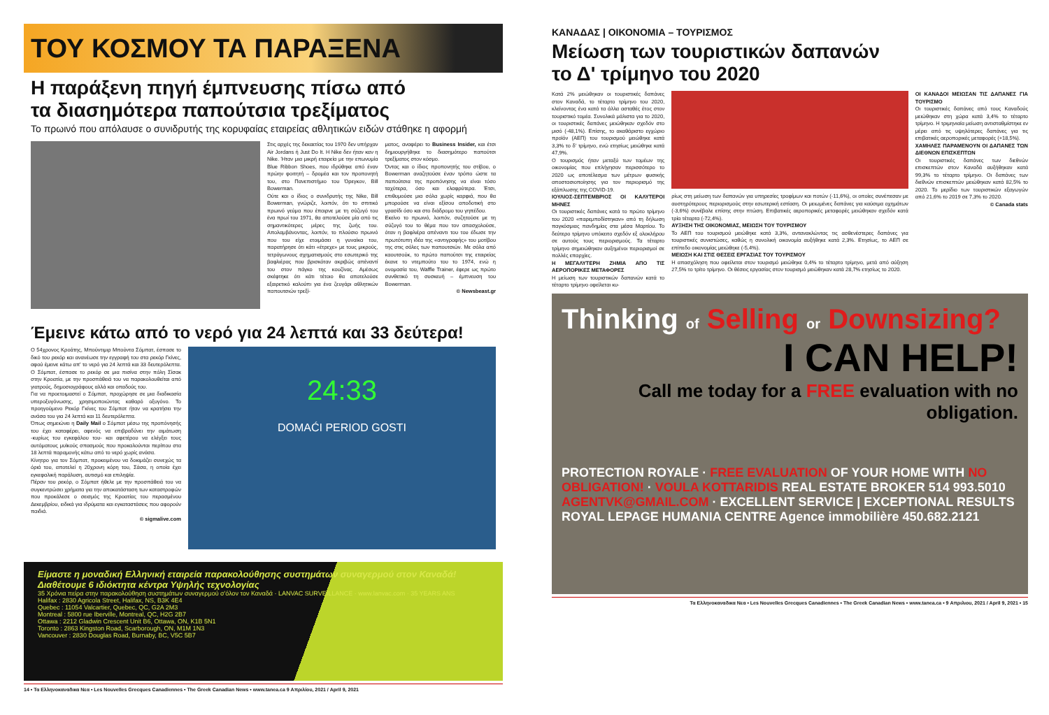ΤΟΥ ΚΟΣΜΟΥ ΤΑ ΠΑΡΑΞΕΝΑ
Η παράξενη πηγή έμπνευσης πίσω από
τα διασημότερα παπούτσια τρεξίματος
Το πρωινό που απόλαυσε ο συνιδρυτής της κορυφαίας εταιρείας αθλητικών ειδών στάθηκε η αφορμή
Στις αρχές της δεκαετίας του 1970 δεν υπήρχαν Air Jordans ή Just Do It. Η Nike δεν ήταν καν η Nike. Ήταν μια μικρή εταιρεία με την επωνυμία Blue Ribbon Shoes, που ιδρύθηκε από έναν πρώην φοιτητή – δρομέα και τον προπονητή του, στο Πανεπιστήμιο του Όρεγκον, Bill Bowerman.
Ούτε και ο ίδιος ο συνιδρυτής της Nike, Bill Bowerman, γνώριζε, λοιπόν, ότι το σπιτικό πρωινό γεύμα που έπαιρνε με τη σύζυγό του ένα πρωί του 1971, θα αποτελούσε μία από τις σημαντικότερες μέρες της ζωής του. Απολαμβάνοντας, λοιπόν, το πλούσιο πρωινό που του είχε ετοιμάσει η γυναίκα του, παρατήρησε ότι κάτι «έτρεχε» με τους μικρούς, τετράγωνους σχηματισμούς στο εσωτερικό της βαφλιέρας που βρισκόταν ακριβώς απέναντί του στον πάγκο της κουζίνας. Αμέσως σκέφτηκε ότι κάτι τέτοιο θα αποτελούσε εξαιρετικό καλούπι για ένα ζευγάρι αθλητικών παπουτσιών τρεξί-
ματος, αναφέρει το Business Insider, και έτσι δημιουργήθηκε το διασημότερο παπούτσι τρεξίματος στον κόσμο.
Όντας και ο ίδιος προπονητής του στίβου, ο Bowerman αναζητούσε έναν τρόπο ώστε τα παπούτσια της προπόνησης να είναι τόσο ταχύτερα, όσο και ελαφρύτερα. Έτσι, επιθυμούσε μια σόλα χωρίς καρφιά, που θα μπορούσε να είναι εξίσου αποδοτική στο γρασίδι όσο και στο διάδρομο του γηπέδου.
Εκείνο το πρωινό, λοιπόν, συζητούσε με τη σύζυγό του το θέμα που τον απασχολούσε, όταν η βαφλιέρα απέναντι του του έδωσε την πρωτότυπη ιδέα της «αντιγραφής» του μοτίβου της στις σόλες των παπουτσιών. Με σόλα από καουτσούκ, το πρώτο παπούτσι της εταιρείας έκανε το ντεμπούτο του το 1974, ενώ η ονομασία του, Waffle Trainer, έφερε ως πρώτο συνθετικό τη συσκευή – έμπνευση του Bowerman.
© Newsbeast.gr
Έμεινε κάτω από το νερό για 24 λεπτά και 33 δεύτερα!
Ο 54χρονος Κροάτης, Μπούντιμιρ Μπούντα Σόμπατ, έσπασε το δικό του ρεκόρ και ανανέωσε την εγγραφή του στα ρεκόρ Γκίνες, αφού έμεινε κάτω απ' το νερό για 24 λεπτά και 33 δευτερόλεπτα. Ο Σόμπατ, έσπασε το ρεκόρ σε μια πισίνα στην πόλη Σίσακ στην Κροατία, με την προσπάθειά του να παρακολουθείται από γιατρούς, δημοσιογράφους αλλά και οπαδούς του.
Για να προετοιμαστεί ο Σόμπατ, προχώρησε σε μια διαδικασία υπεροξυγόνωσης, χρησιμοποιώντας καθαρό οξυγόνο. Το προηγούμενο Ρεκόρ Γκίνες του Σόμπατ ήταν να κρατήσει την ανάσα του για 24 λεπτά και 11 δευτερόλεπτα.
Όπως σημειώνει η Daily Mail ο Σόμπατ μέσω της προπόνησής του έχει καταφέρει, αφενός να επιβραδύνει την αιμάτωση -κυρίως του εγκεφάλου του- και αφετέρου να ελέγξει τους αυτόματους μυϊκούς σπασμούς που προκαλούνται περίπου στα 18 λεπτά παραμονής κάτω από το νερό χωρίς ανάσα.
Κίνητρο για τον Σόμπατ, προκειμένου να δοκιμάζει συνεχώς τα όριά του, αποτελεί η 20χρονη κόρη του, Σάσα, η οποία έχει εγκεφαλική παράλυση, αυτισμό και επιληψία.
Πέραν του ρεκόρ, ο Σόμπατ ήθελε με την προσπάθειά του να συγκεντρώσει χρήματα για την αποκατάσταση των καταστροφών που προκάλεσε ο σεισμός της Κροατίας του περασμένου Δεκεμβρίου, ειδικά για ιδρύματα και εγκαταστάσεις που αφορούν παιδιά.
© sigmalive.com
24:33
DOMAĆI PERIOD GOSTI
Είμαστε η μοναδική Ελληνική εταιρεία παρακολούθησης συστημάτων συναγερμού στον Καναδά!
Διαθέτουμε 6 ιδιόκτητα κέντρα Υψηλής τεχνολογίας
35 Χρόνια πείρα στην παρακολούθηση συστημάτων συναγερμού σ'όλον τον Καναδά · LANVAC SURVEILLANCE · www.lanvac.com · 35 YEARS ANS
Halifax : 2830 Agricola Street, Halifax, NS, B3K 4E4
Quebec : 11054 Valcartier, Quebec, QC, G2A 2M3
Montreal : 5800 rue Iberville, Montreal, QC, H2G 2B7
Ottawa : 2212 Gladwin Crescent Unit B6, Ottawa, ON, K1B 5N1
Toronto : 2863 Kingston Road, Scarborough, ON, M1M 1N3
Vancouver : 2830 Douglas Road, Burnaby, BC, V5C 5B7
14 • Τα Ελληνοκαναδικα Νεα • Les Nouvelles Grecques Canadiennes • The Greek Canadian News • www.tanea.ca 9 Απριλίου, 2021 / April 9, 2021
ΚΑΝΑΔΑΣ | ΟΙΚΟΝΟΜΙΑ – ΤΟΥΡΙΣΜΟΣ
Μείωση των τουριστικών δαπανών
το Δ' τρίμηνο του 2020
Κατά 2% μειώθηκαν οι τουριστικές δαπάνες στον Καναδά, το τέταρτο τρίμηνο του 2020, κλείνοντας ένα κατά τα άλλα ασταθές έτος στον τουριστικό τομέα. Συνολικά μάλιστα για το 2020, οι τουριστικές δαπάνες μειώθηκαν σχεδόν στο μισό (-48,1%). Επίσης, το ακαθάριστο εγχώριο προϊόν (ΑΕΠ) του τουρισμού μειώθηκε κατά 3,3% το δ' τρίμηνο, ενώ ετησίως μειώθηκε κατά 47,9%.
Ο τουρισμός ήταν μεταξύ των τομέων της οικονομίας που επλήγησαν περισσότερο το 2020 ως αποτέλεσμα των μέτρων φυσικής αποστασιοποίησης για τον περιορισμό της εξάπλωσης της COVID-19.
ΙΟΥΛΙΟΣ-ΣΕΠΤΕΜΒΡΙΟΣ ΟΙ ΚΑΛΥΤΕΡΟΙ ΜΗΝΕΣ
Οι τουριστικές δαπάνες κατά το πρώτο τρίμηνο του 2020 «παρεμποδίστηκαν» από τη δήλωση παγκόσμιας πανδημίας στα μέσα Μαρτίου. Το δεύτερο τρίμηνο υπόκειτο σχεδόν εξ ολοκλήρου σε αυτούς τους περιορισμούς. Τα τέταρτο τρίμηνο σημειώθηκαν αυξημένοι περιορισμοί σε πολλές επαρχίες.
Η ΜΕΓΑΛΥΤΕΡΗ ΖΗΜΙΑ ΑΠΟ ΤΙΣ ΑΕΡΟΠΟΡΙΚΕΣ ΜΕΤΑΦΟΡΕΣ
Η μείωση των τουριστικών δαπανών κατά το τέταρτο τρίμηνο οφείλεται κυ-
ρίως στη μείωση των δαπανών για υπηρεσίες τροφίμων και ποτών (-11,6%), οι οποίες συνέπεσαν με αυστηρότερους περιορισμούς στην εσωτερική εστίαση. Οι μειωμένες δαπάνες για καύσιμα οχημάτων (-3,6%) συνέβαλε επίσης στην πτώση. Επιβατικές αεροπορικές μεταφορές μειώθηκαν σχεδόν κατά τρία τέταρτα (-72,4%).
ΑΥΞΗΣΗ ΤΗΣ ΟΙΚΟΝΟΜΙΑΣ, ΜΕΙΩΣΗ ΤΟΥ ΤΟΥΡΙΣΜΟΥ
Το ΑΕΠ του τουρισμού μειώθηκε κατά 3,3%, αντανακλώντας τις ασθενέστερες δαπάνες για τουριστικές συνιστώσες, καθώς η συνολική οικονομία αυξήθηκε κατά 2,3%. Ετησίως, το ΑΕΠ σε επίπεδο οικονομίας μειώθηκε (-5,4%).
ΜΕΙΩΣΗ ΚΑΙ ΣΤΙΣ ΘΕΣΕΙΣ ΕΡΓΑΣΙΑΣ ΤΟΥ ΤΟΥΡΙΣΜΟΥ
Η απασχόληση που οφείλεται στον τουρισμό μειώθηκε 0,4% το τέταρτο τρίμηνο, μετά από αύξηση 27,5% το τρίτο τρίμηνο. Οι θέσεις εργασίας στον τουρισμό μειώθηκαν κατά 28,7% ετησίως το 2020.
ΟΙ ΚΑΝΑΔΟΙ ΜΕΙΩΣΑΝ ΤΙΣ ΔΑΠΑΝΕΣ ΓΙΑ ΤΟΥΡΙΣΜΟ
Οι τουριστικές δαπάνες από τους Καναδούς μειώθηκαν στη χώρα κατά 3,4% το τέταρτο τρίμηνο. Η τριμηνιαία μείωση αντισταθμίστηκε εν μέρει από τις υψηλότερες δαπάνες για τις επιβατικές αεροπορικές μεταφορές (+18,5%).
ΧΑΜΗΛΕΣ ΠΑΡΑΜΕΝΟΥΝ ΟΙ ΔΑΠΑΝΕΣ ΤΩΝ ΔΙΕΘΝΩΝ ΕΠΙΣΚΕΠΤΩΝ
Οι τουριστικές δαπάνες των διεθνών επισκεπτών στον Καναδά αυξήθηκαν κατά 99,3% το τέταρτο τρίμηνο. Οι δαπάνες των διεθνών επισκεπτών μειώθηκαν κατά 82,5% το 2020. Το μερίδιο των τουριστικών εξαγωγών από 21,6% το 2019 σε 7,3% το 2020.
© Canada stats
Thinking of Selling or Downsizing?
I CAN HELP!
Call me today for a FREE evaluation with no obligation.
PROTECTION ROYALE · FREE EVALUATION OF YOUR HOME WITH NO OBLIGATION! · VOULA KOTTARIDIS REAL ESTATE BROKER 514 993.5010 AGENTVK@GMAIL.COM · EXCELLENT SERVICE | EXCEPTIONAL RESULTS ROYAL LEPAGE HUMANIA CENTRE Agence immobilière 450.682.2121
Τα Ελληνοκαναδικα Νεα • Les Nouvelles Grecques Canadiennes • The Greek Canadian News • www.tanea.ca • 9 Απριλιου, 2021 / April 9, 2021 • 15